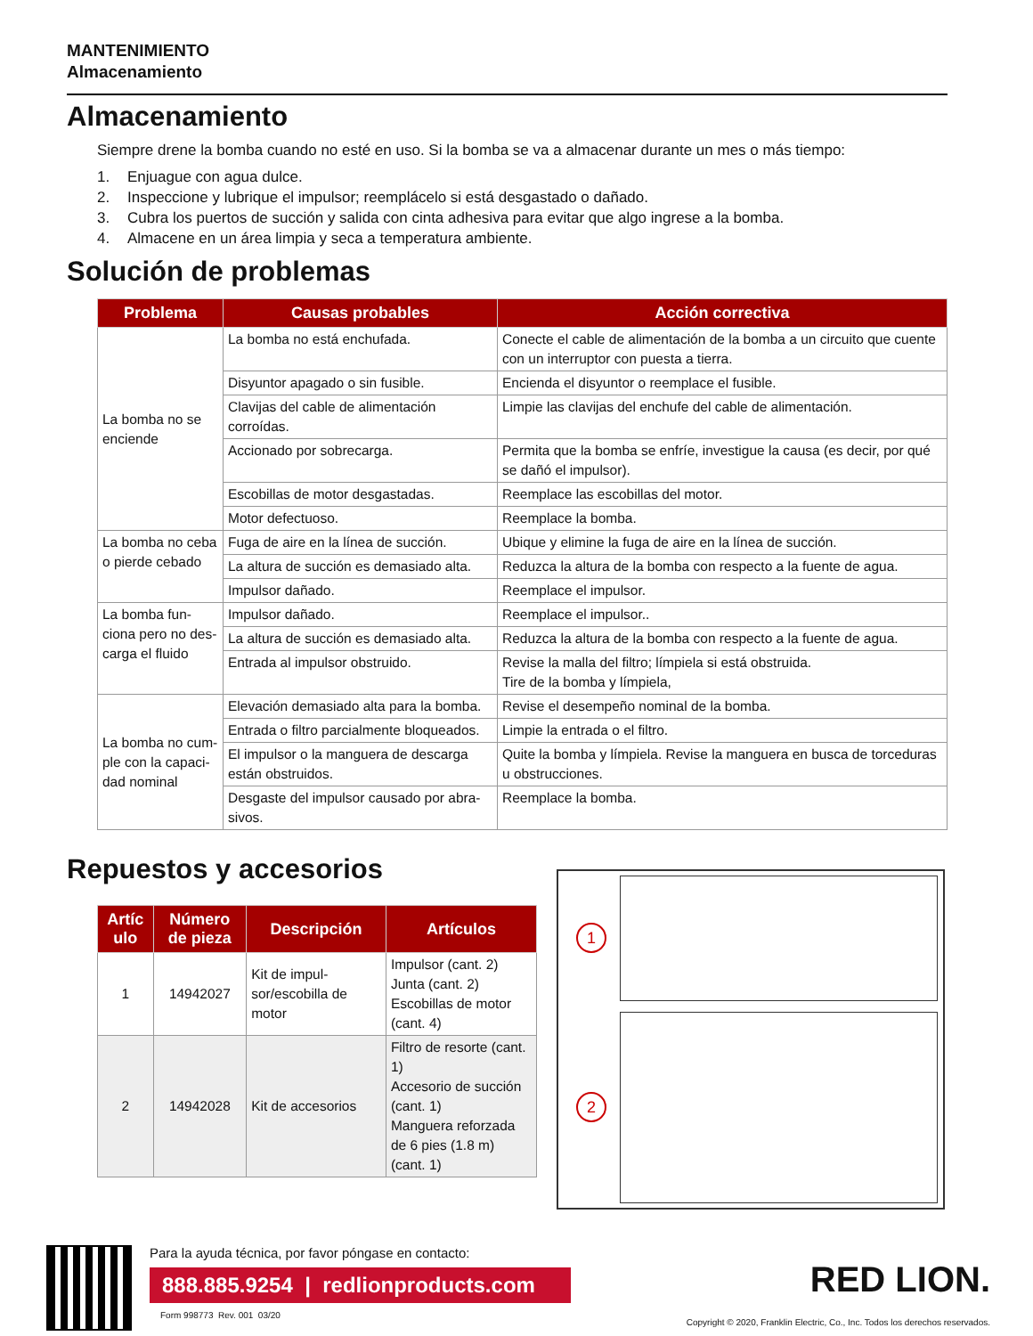MANTENIMIENTO
Almacenamiento
Almacenamiento
Siempre drene la bomba cuando no esté en uso. Si la bomba se va a almacenar durante un mes o más tiempo:
1. Enjuague con agua dulce.
2. Inspeccione y lubrique el impulsor; reemplácelo si está desgastado o dañado.
3. Cubra los puertos de succión y salida con cinta adhesiva para evitar que algo ingrese a la bomba.
4. Almacene en un área limpia y seca a temperatura ambiente.
Solución de problemas
| Problema | Causas probables | Acción correctiva |
| --- | --- | --- |
| La bomba no se enciende | La bomba no está enchufada. | Conecte el cable de alimentación de la bomba a un circuito que cuente con un interruptor con puesta a tierra. |
| | Disyuntor apagado o sin fusible. | Encienda el disyuntor o reemplace el fusible. |
| | Clavijas del cable de alimentación corroídas. | Limpie las clavijas del enchufe del cable de alimentación. |
| | Accionado por sobrecarga. | Permita que la bomba se enfríe, investigue la causa (es decir, por qué se dañó el impulsor). |
| | Escobillas de motor desgastadas. | Reemplace las escobillas del motor. |
| | Motor defectuoso. | Reemplace la bomba. |
| La bomba no ceba o pierde cebado | Fuga de aire en la línea de succión. | Ubique y elimine la fuga de aire en la línea de succión. |
| | La altura de succión es demasiado alta. | Reduzca la altura de la bomba con respecto a la fuente de agua. |
| | Impulsor dañado. | Reemplace el impulsor. |
| La bomba fun­ciona pero no des­carga el fluido | Impulsor dañado. | Reemplace el impulsor.. |
| | La altura de succión es demasiado alta. | Reduzca la altura de la bomba con respecto a la fuente de agua. |
| | Entrada al impulsor obstruido. | Revise la malla del filtro; límpiela si está obstruida. Tire de la bomba y límpiela, |
| La bomba no cum­ple con la capaci­dad nominal | Elevación demasiado alta para la bomba. | Revise el desempeño nominal de la bomba. |
| | Entrada o filtro parcialmente bloqueados. | Limpie la entrada o el filtro. |
| | El impulsor o la manguera de descarga están obstruidos. | Quite la bomba y límpiela. Revise la manguera en busca de torceduras u obstrucciones. |
| | Desgaste del impulsor causado por abra­sivos. | Reemplace la bomba. |
Repuestos y accesorios
| Artíc ulo | Número de pieza | Descripción | Artículos |
| --- | --- | --- | --- |
| 1 | 14942027 | Kit de impul­sor/escobilla de motor | Impulsor (cant. 2) Junta (cant. 2) Escobillas de motor (cant. 4) |
| 2 | 14942028 | Kit de acceso­rios | Filtro de resorte (cant. 1) Accesorio de succión (cant. 1) Manguera reforzada de 6 pies (1.8 m) (cant. 1) |
1
2
Para la ayuda técnica, por favor póngase en contacto:
888.885.9254 | redlionproducts.com
Form 998773 Rev. 001 03/20
RED LION.
Copyright © 2020, Franklin Electric, Co., Inc. Todos los derechos reservados.